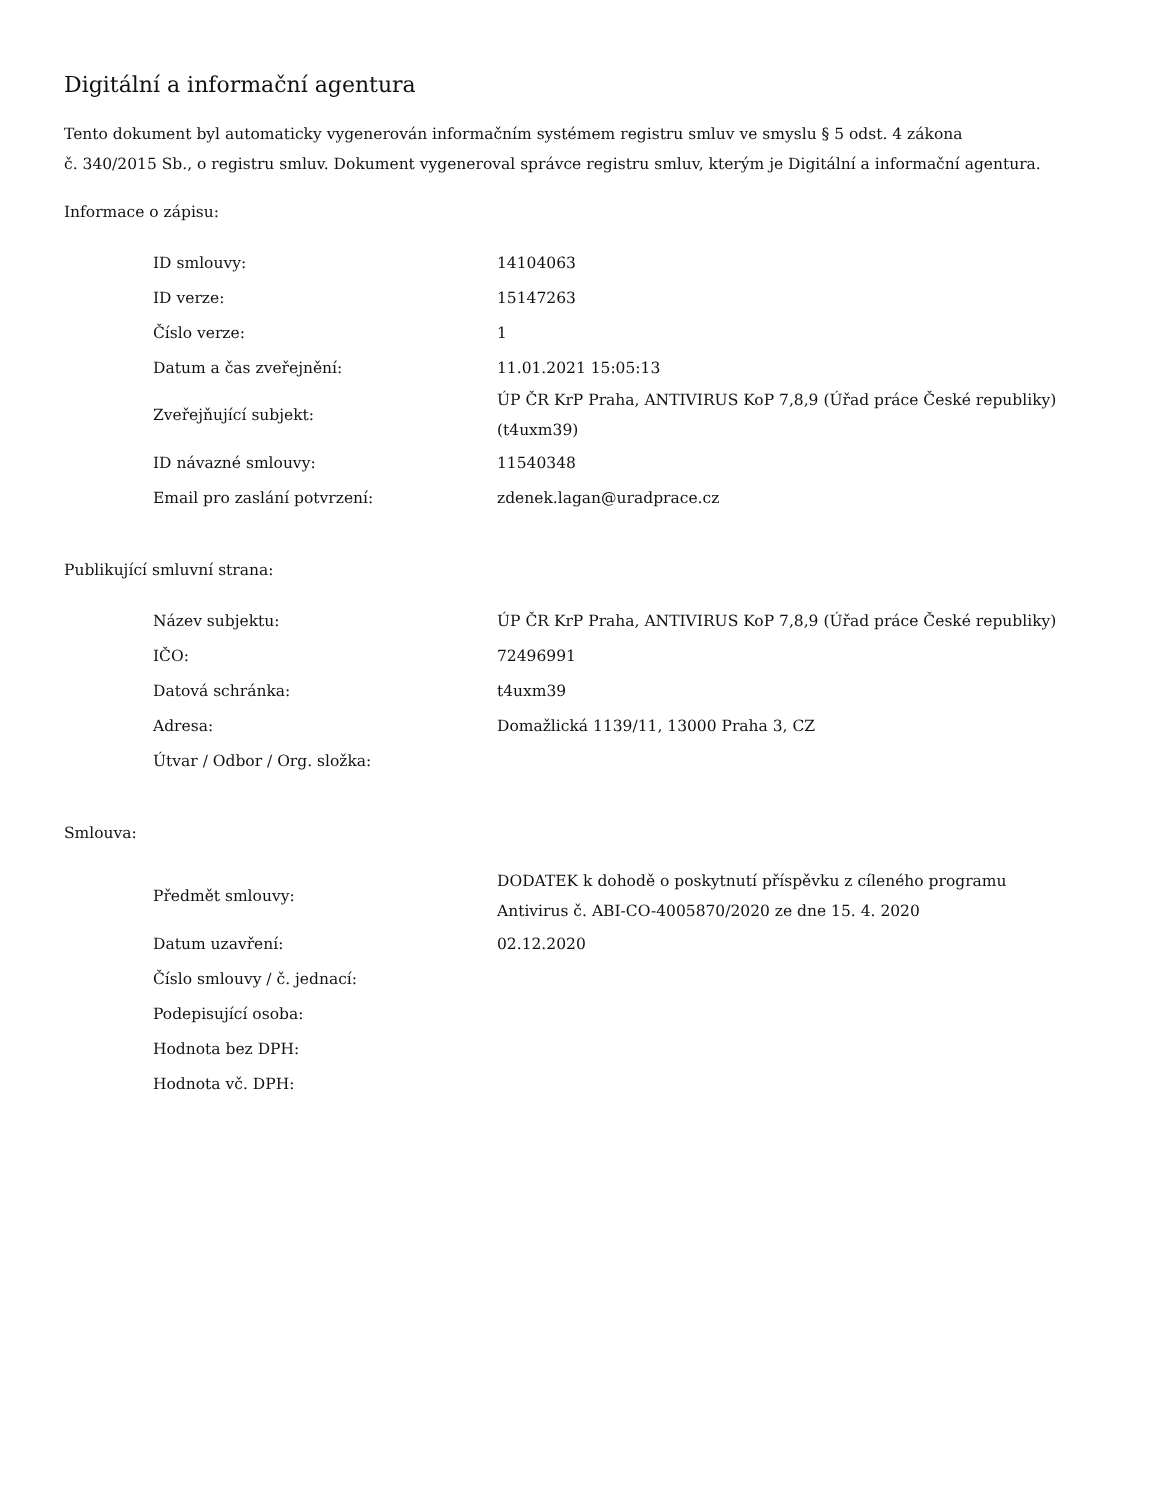Digitální a informační agentura
Tento dokument byl automaticky vygenerován informačním systémem registru smluv ve smyslu § 5 odst. 4 zákona
č. 340/2015 Sb., o registru smluv. Dokument vygeneroval správce registru smluv, kterým je Digitální a informační agentura.
Informace o zápisu:
| ID smlouvy: | 14104063 |
| ID verze: | 15147263 |
| Číslo verze: | 1 |
| Datum a čas zveřejnění: | 11.01.2021 15:05:13 |
| Zveřejňující subjekt: | ÚP ČR KrP Praha, ANTIVIRUS KoP 7,8,9 (Úřad práce České republiky) (t4uxm39) |
| ID návazné smlouvy: | 11540348 |
| Email pro zaslání potvrzení: | zdenek.lagan@uradprace.cz |
Publikující smluvní strana:
| Název subjektu: | ÚP ČR KrP Praha, ANTIVIRUS KoP 7,8,9 (Úřad práce České republiky) |
| IČO: | 72496991 |
| Datová schránka: | t4uxm39 |
| Adresa: | Domažlická 1139/11, 13000 Praha 3, CZ |
| Útvar / Odbor / Org. složka: | |
Smlouva:
| Předmět smlouvy: | DODATEK k dohodě o poskytnutí příspěvku z cíleného programu Antivirus č. ABI-CO-4005870/2020 ze dne 15. 4. 2020 |
| Datum uzavření: | 02.12.2020 |
| Číslo smlouvy / č. jednací: | |
| Podepisující osoba: | |
| Hodnota bez DPH: | |
| Hodnota vč. DPH: | |